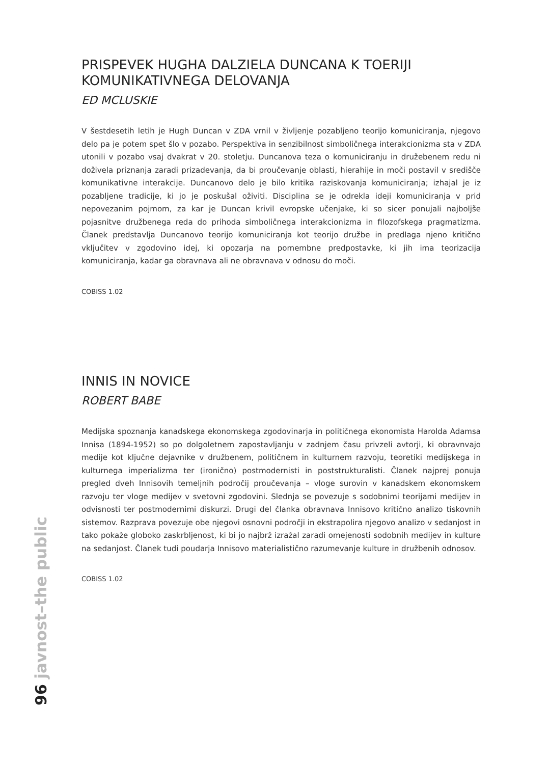PRISPEVEK HUGHA DALZIELA DUNCANA K TOERIJI KOMUNIKATIVNEGA DELOVANJA
ED MCLUSKIE
V šestdesetih letih je Hugh Duncan v ZDA vrnil v življenje pozabljeno teorijo komuniciranja, njegovo delo pa je potem spet šlo v pozabo. Perspektiva in senzibilnost simboličnega interakcionizma sta v ZDA utonili v pozabo vsaj dvakrat v 20. stoletju. Duncanova teza o komuniciranju in družebenem redu ni doživela priznanja zaradi prizadevanja, da bi proučevanje oblasti, hierahije in moči postavil v središče komunikativne interakcije. Duncanovo delo je bilo kritika raziskovanja komuniciranja; izhajal je iz pozabljene tradicije, ki jo je poskušal oživiti. Disciplina se je odrekla ideji komuniciranja v prid nepovezanim pojmom, za kar je Duncan krivil evropske učenjake, ki so sicer ponujali najboljše pojasnitve družbenega reda do prihoda simboličnega interakcionizma in filozofskega pragmatizma. Članek predstavlja Duncanovo teorijo komuniciranja kot teorijo družbe in predlaga njeno kritično vključitev v zgodovino idej, ki opozarja na pomembne predpostavke, ki jih ima teorizacija komuniciranja, kadar ga obravnava ali ne obravnava v odnosu do moči.
COBISS 1.02
INNIS IN NOVICE
ROBERT BABE
Medijska spoznanja kanadskega ekonomskega zgodovinarja in političnega ekonomista Harolda Adamsa Innisa (1894-1952) so po dolgoletnem zapostavljanju v zadnjem času privzeli avtorji, ki obravnvajo medije kot ključne dejavnike v družbenem, političnem in kulturnem razvoju, teoretiki medijskega in kulturnega imperializma ter (ironično) postmodernisti in poststrukturalisti. Članek najprej ponuja pregled dveh Innisovih temeljnih področij proučevanja – vloge surovin v kanadskem ekonomskem razvoju ter vloge medijev v svetovni zgodovini. Slednja se povezuje s sodobnimi teorijami medijev in odvisnosti ter postmodernimi diskurzi. Drugi del članka obravnava Innisovo kritično analizo tiskovnih sistemov. Razprava povezuje obe njegovi osnovni področji in ekstrapolira njegovo analizo v sedanjost in tako pokaže globoko zaskrbljenost, ki bi jo najbrž izražal zaradi omejenosti sodobnih medijev in kulture na sedanjost. Članek tudi poudarja Innisovo materialistično razumevanje kulture in družbenih odnosov.
COBISS 1.02
96 javnost–the public